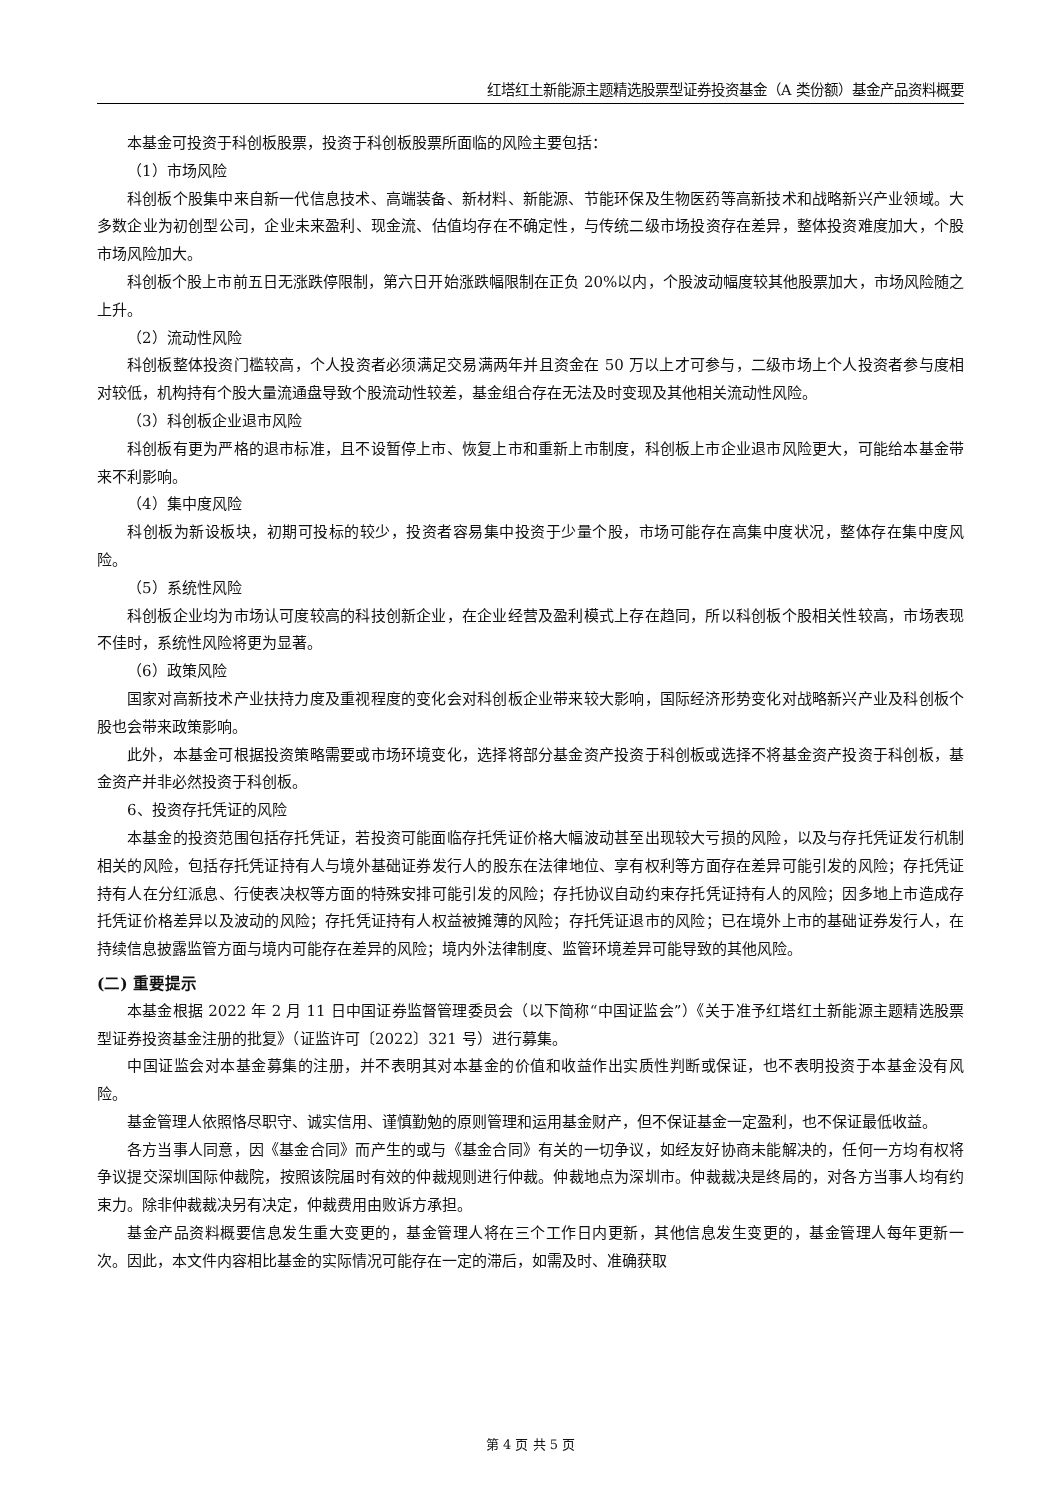红塔红土新能源主题精选股票型证券投资基金（A 类份额）基金产品资料概要
本基金可投资于科创板股票，投资于科创板股票所面临的风险主要包括：
（1）市场风险
科创板个股集中来自新一代信息技术、高端装备、新材料、新能源、节能环保及生物医药等高新技术和战略新兴产业领域。大多数企业为初创型公司，企业未来盈利、现金流、估值均存在不确定性，与传统二级市场投资存在差异，整体投资难度加大，个股市场风险加大。
科创板个股上市前五日无涨跌停限制，第六日开始涨跌幅限制在正负 20%以内，个股波动幅度较其他股票加大，市场风险随之上升。
（2）流动性风险
科创板整体投资门槛较高，个人投资者必须满足交易满两年并且资金在 50 万以上才可参与，二级市场上个人投资者参与度相对较低，机构持有个股大量流通盘导致个股流动性较差，基金组合存在无法及时变现及其他相关流动性风险。
（3）科创板企业退市风险
科创板有更为严格的退市标准，且不设暂停上市、恢复上市和重新上市制度，科创板上市企业退市风险更大，可能给本基金带来不利影响。
（4）集中度风险
科创板为新设板块，初期可投标的较少，投资者容易集中投资于少量个股，市场可能存在高集中度状况，整体存在集中度风险。
（5）系统性风险
科创板企业均为市场认可度较高的科技创新企业，在企业经营及盈利模式上存在趋同，所以科创板个股相关性较高，市场表现不佳时，系统性风险将更为显著。
（6）政策风险
国家对高新技术产业扶持力度及重视程度的变化会对科创板企业带来较大影响，国际经济形势变化对战略新兴产业及科创板个股也会带来政策影响。
此外，本基金可根据投资策略需要或市场环境变化，选择将部分基金资产投资于科创板或选择不将基金资产投资于科创板，基金资产并非必然投资于科创板。
6、投资存托凭证的风险
本基金的投资范围包括存托凭证，若投资可能面临存托凭证价格大幅波动甚至出现较大亏损的风险，以及与存托凭证发行机制相关的风险，包括存托凭证持有人与境外基础证券发行人的股东在法律地位、享有权利等方面存在差异可能引发的风险；存托凭证持有人在分红派息、行使表决权等方面的特殊安排可能引发的风险；存托协议自动约束存托凭证持有人的风险；因多地上市造成存托凭证价格差异以及波动的风险；存托凭证持有人权益被摊薄的风险；存托凭证退市的风险；已在境外上市的基础证券发行人，在持续信息披露监管方面与境内可能存在差异的风险；境内外法律制度、监管环境差异可能导致的其他风险。
(二) 重要提示
本基金根据 2022 年 2 月 11 日中国证券监督管理委员会（以下简称“中国证监会”）《关于准予红塔红土新能源主题精选股票型证券投资基金注册的批复》（证监许可〔2022〕321 号）进行募集。
中国证监会对本基金募集的注册，并不表明其对本基金的价值和收益作出实质性判断或保证，也不表明投资于本基金没有风险。
基金管理人依照恪尽职守、诚实信用、谨慎勤勉的原则管理和运用基金财产，但不保证基金一定盈利，也不保证最低收益。
各方当事人同意，因《基金合同》而产生的或与《基金合同》有关的一切争议，如经友好协商未能解决的，任何一方均有权将争议提交深圳国际仲裁院，按照该院届时有效的仲裁规则进行仲裁。仲裁地点为深圳市。仲裁裁决是终局的，对各方当事人均有约束力。除非仲裁裁决另有决定，仲裁费用由败诉方承担。
基金产品资料概要信息发生重大变更的，基金管理人将在三个工作日内更新，其他信息发生变更的，基金管理人每年更新一次。因此，本文件内容相比基金的实际情况可能存在一定的滞后，如需及时、准确获取
第 4 页 共 5 页